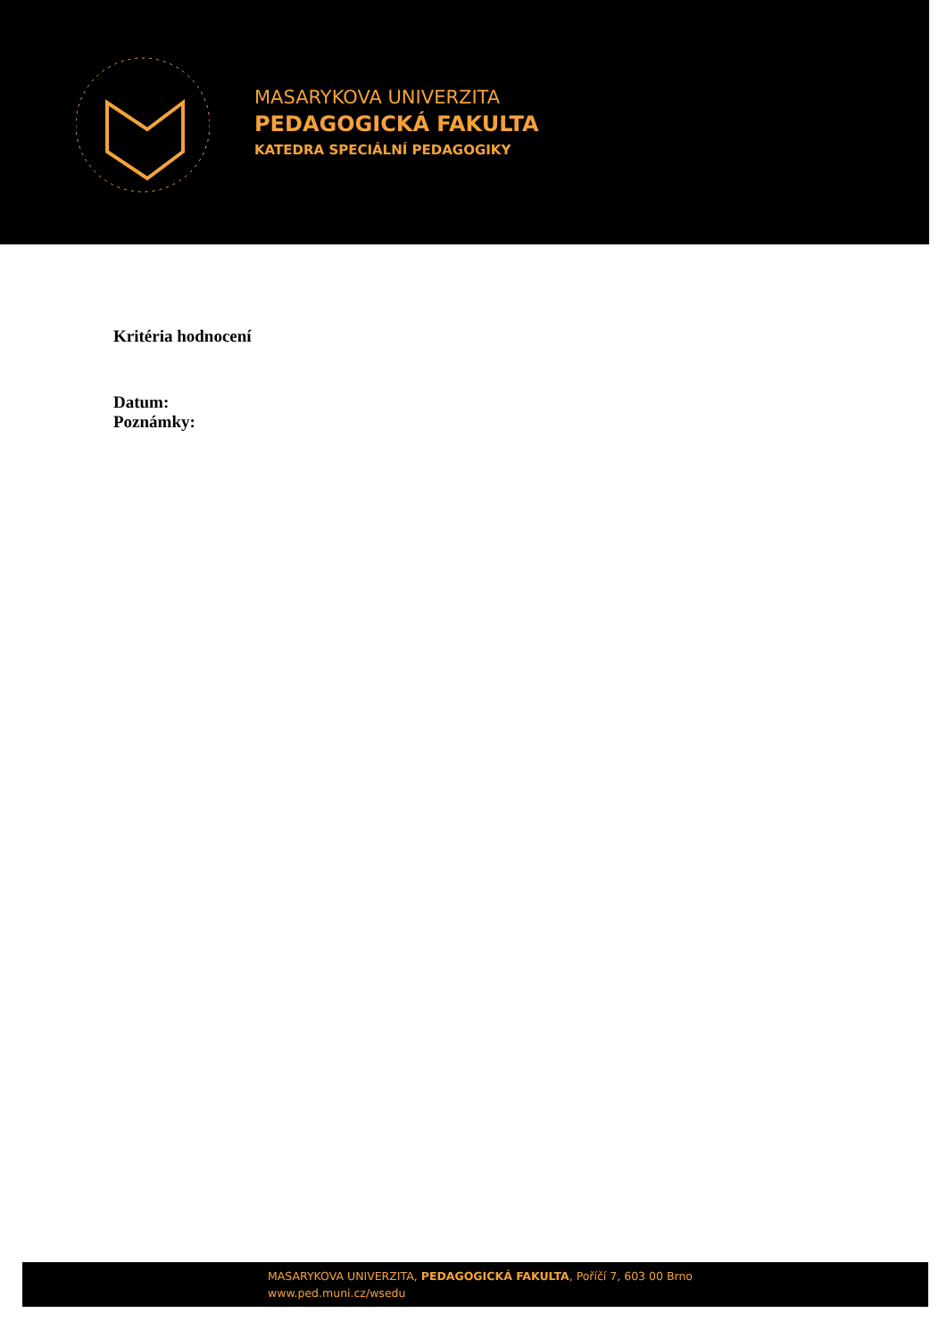MASARYKOVA UNIVERZITA
PEDAGOGICKÁ FAKULTA
KATEDRA SPECIÁLNÍ PEDAGOGIKY
Kritéria hodnocení
Datum:
Poznámky:
MASARYKOVA UNIVERZITA, PEDAGOGICKÁ FAKULTA, Poříčí 7, 603 00 Brno
www.ped.muni.cz/wsedu